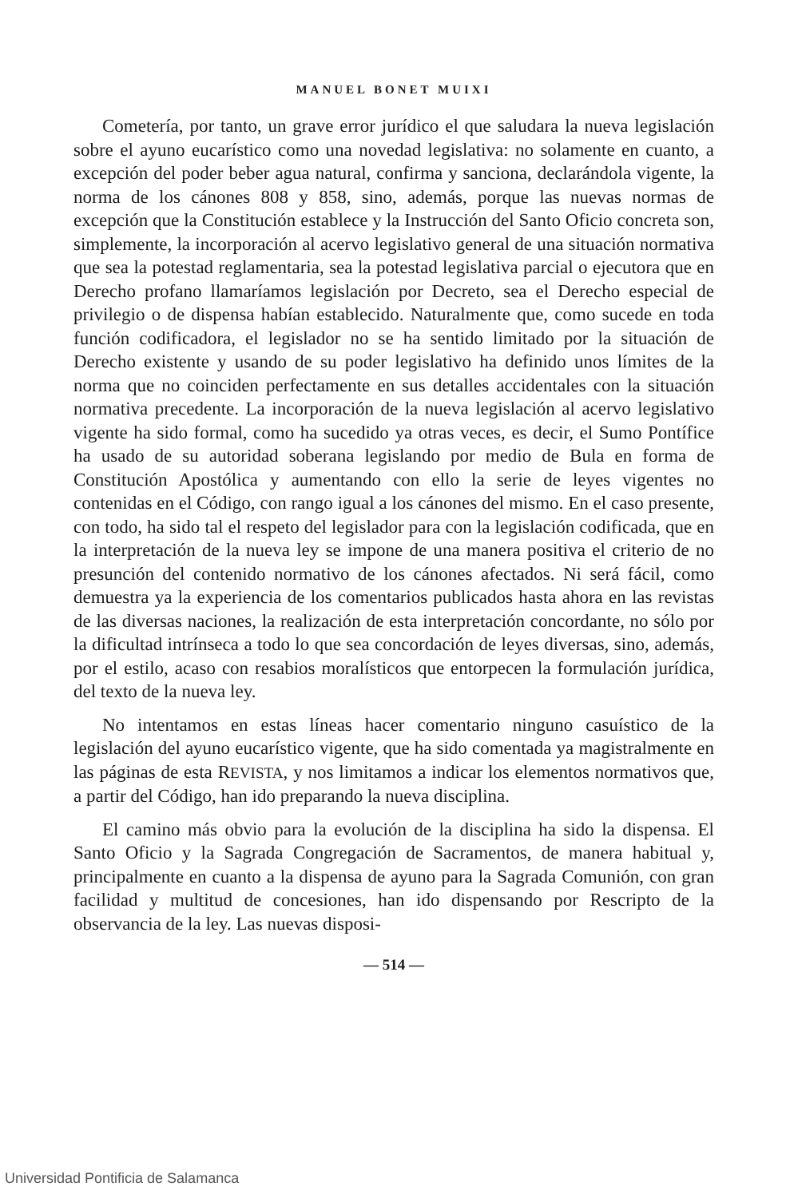MANUEL BONET MUIXI
Cometería, por tanto, un grave error jurídico el que saludara la nueva legislación sobre el ayuno eucarístico como una novedad legislativa: no solamente en cuanto, a excepción del poder beber agua natural, confirma y sanciona, declarándola vigente, la norma de los cánones 808 y 858, sino, además, porque las nuevas normas de excepción que la Constitución establece y la Instrucción del Santo Oficio concreta son, simplemente, la incorporación al acervo legislativo general de una situación normativa que sea la potestad reglamentaria, sea la potestad legislativa parcial o ejecutora que en Derecho profano llamaríamos legislación por Decreto, sea el Derecho especial de privilegio o de dispensa habían establecido. Naturalmente que, como sucede en toda función codificadora, el legislador no se ha sentido limitado por la situación de Derecho existente y usando de su poder legislativo ha definido unos límites de la norma que no coinciden perfectamente en sus detalles accidentales con la situación normativa precedente. La incorporación de la nueva legislación al acervo legislativo vigente ha sido formal, como ha sucedido ya otras veces, es decir, el Sumo Pontífice ha usado de su autoridad soberana legislando por medio de Bula en forma de Constitución Apostólica y aumentando con ello la serie de leyes vigentes no contenidas en el Código, con rango igual a los cánones del mismo. En el caso presente, con todo, ha sido tal el respeto del legislador para con la legislación codificada, que en la interpretación de la nueva ley se impone de una manera positiva el criterio de no presunción del contenido normativo de los cánones afectados. Ni será fácil, como demuestra ya la experiencia de los comentarios publicados hasta ahora en las revistas de las diversas naciones, la realización de esta interpretación concordante, no sólo por la dificultad intrínseca a todo lo que sea concordación de leyes diversas, sino, además, por el estilo, acaso con resabios moralísticos que entorpecen la formulación jurídica, del texto de la nueva ley.
No intentamos en estas líneas hacer comentario ninguno casuístico de la legislación del ayuno eucarístico vigente, que ha sido comentada ya magistralmente en las páginas de esta REVISTA, y nos limitamos a indicar los elementos normativos que, a partir del Código, han ido preparando la nueva disciplina.
El camino más obvio para la evolución de la disciplina ha sido la dispensa. El Santo Oficio y la Sagrada Congregación de Sacramentos, de manera habitual y, principalmente en cuanto a la dispensa de ayuno para la Sagrada Comunión, con gran facilidad y multitud de concesiones, han ido dispensando por Rescripto de la observancia de la ley. Las nuevas disposi-
— 514 —
Universidad Pontificia de Salamanca